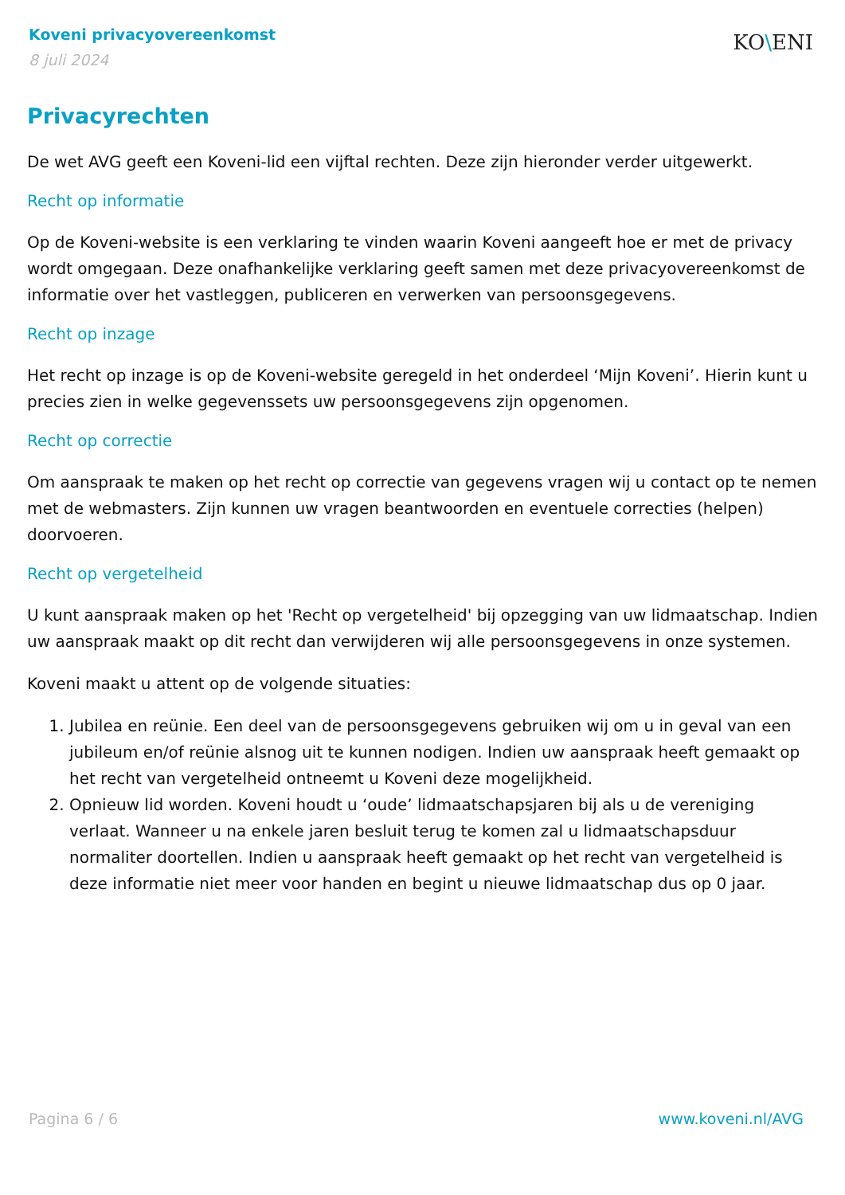Koveni privacyovereenkomst
8 juli 2024
KO\ENI
Privacyrechten
De wet AVG geeft een Koveni-lid een vijftal rechten. Deze zijn hieronder verder uitgewerkt.
Recht op informatie
Op de Koveni-website is een verklaring te vinden waarin Koveni aangeeft hoe er met de privacy wordt omgegaan. Deze onafhankelijke verklaring geeft samen met deze privacyovereenkomst de informatie over het vastleggen, publiceren en verwerken van persoonsgegevens.
Recht op inzage
Het recht op inzage is op de Koveni-website geregeld in het onderdeel ‘Mijn Koveni’. Hierin kunt u precies zien in welke gegevenssets uw persoonsgegevens zijn opgenomen.
Recht op correctie
Om aanspraak te maken op het recht op correctie van gegevens vragen wij u contact op te nemen met de webmasters. Zijn kunnen uw vragen beantwoorden en eventuele correcties (helpen) doorvoeren.
Recht op vergetelheid
U kunt aanspraak maken op het 'Recht op vergetelheid' bij opzegging van uw lidmaatschap. Indien uw aanspraak maakt op dit recht dan verwijderen wij alle persoonsgegevens in onze systemen.
Koveni maakt u attent op de volgende situaties:
1. Jubilea en reünie. Een deel van de persoonsgegevens gebruiken wij om u in geval van een jubileum en/of reünie alsnog uit te kunnen nodigen. Indien uw aanspraak heeft gemaakt op het recht van vergetelheid ontneemt u Koveni deze mogelijkheid.
2. Opnieuw lid worden. Koveni houdt u ‘oude’ lidmaatschapsjaren bij als u de vereniging verlaat. Wanneer u na enkele jaren besluit terug te komen zal u lidmaatschapsduur normaliter doortellen. Indien u aanspraak heeft gemaakt op het recht van vergetelheid is deze informatie niet meer voor handen en begint u nieuwe lidmaatschap dus op 0 jaar.
Pagina 6 / 6 www.koveni.nl/AVG